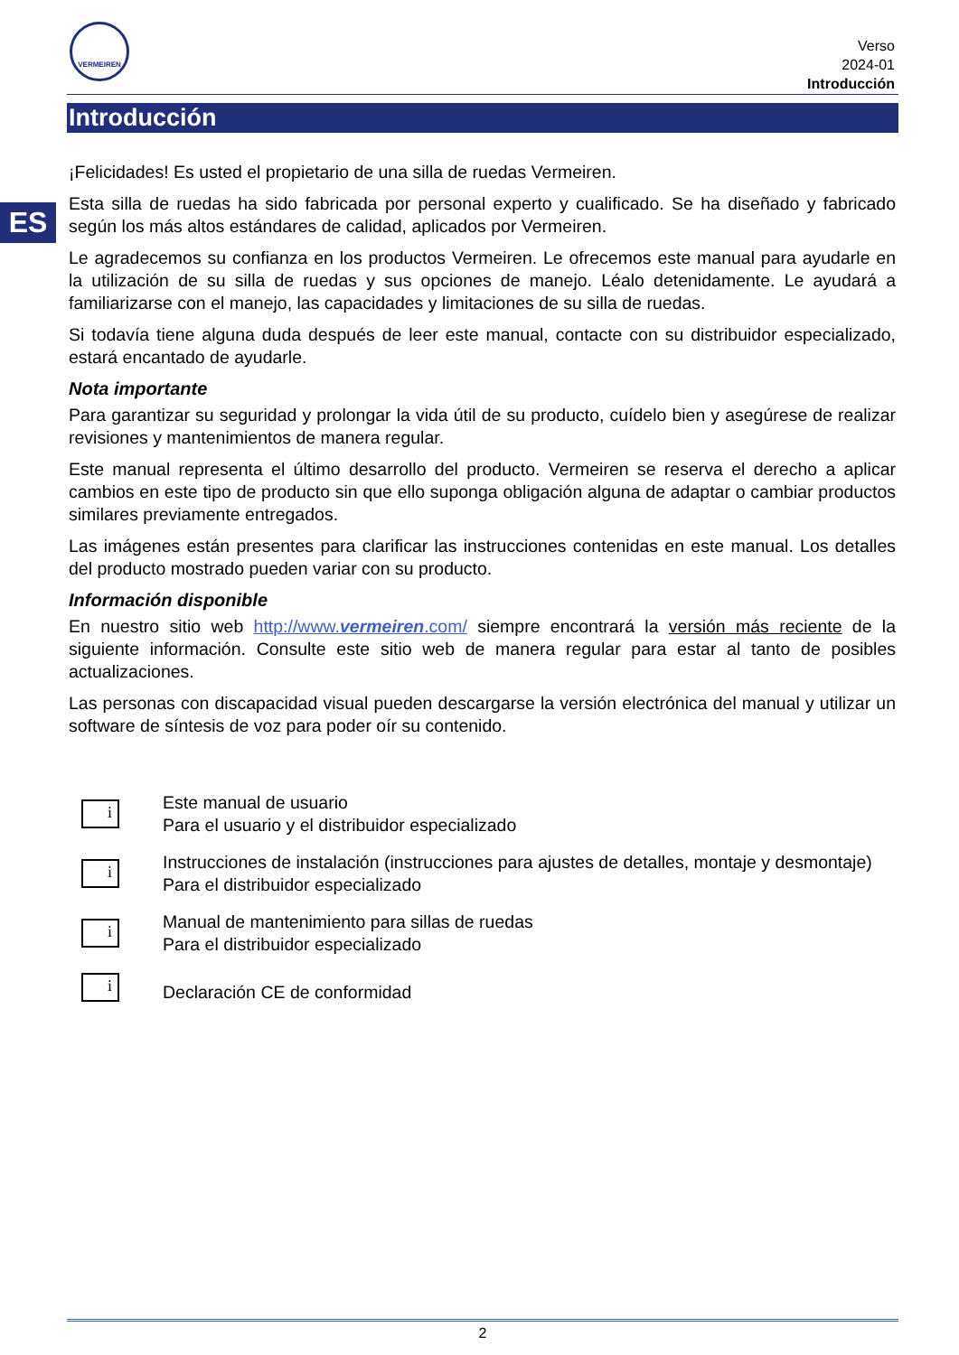VERMEIREN
Verso
2024-01
Introducción
Introducción
ES
¡Felicidades! Es usted el propietario de una silla de ruedas Vermeiren.
Esta silla de ruedas ha sido fabricada por personal experto y cualificado. Se ha diseñado y fabricado según los más altos estándares de calidad, aplicados por Vermeiren.
Le agradecemos su confianza en los productos Vermeiren. Le ofrecemos este manual para ayudarle en la utilización de su silla de ruedas y sus opciones de manejo. Léalo detenidamente. Le ayudará a familiarizarse con el manejo, las capacidades y limitaciones de su silla de ruedas.
Si todavía tiene alguna duda después de leer este manual, contacte con su distribuidor especializado, estará encantado de ayudarle.
Nota importante
Para garantizar su seguridad y prolongar la vida útil de su producto, cuídelo bien y asegúrese de realizar revisiones y mantenimientos de manera regular.
Este manual representa el último desarrollo del producto. Vermeiren se reserva el derecho a aplicar cambios en este tipo de producto sin que ello suponga obligación alguna de adaptar o cambiar productos similares previamente entregados.
Las imágenes están presentes para clarificar las instrucciones contenidas en este manual. Los detalles del producto mostrado pueden variar con su producto.
Información disponible
En nuestro sitio web http://www.vermeiren.com/ siempre encontrará la versión más reciente de la siguiente información. Consulte este sitio web de manera regular para estar al tanto de posibles actualizaciones.
Las personas con discapacidad visual pueden descargarse la versión electrónica del manual y utilizar un software de síntesis de voz para poder oír su contenido.
i
Este manual de usuario
Para el usuario y el distribuidor especializado
i
Instrucciones de instalación (instrucciones para ajustes de detalles, montaje y desmontaje)
Para el distribuidor especializado
i
Manual de mantenimiento para sillas de ruedas
Para el distribuidor especializado
i
Declaración CE de conformidad
2